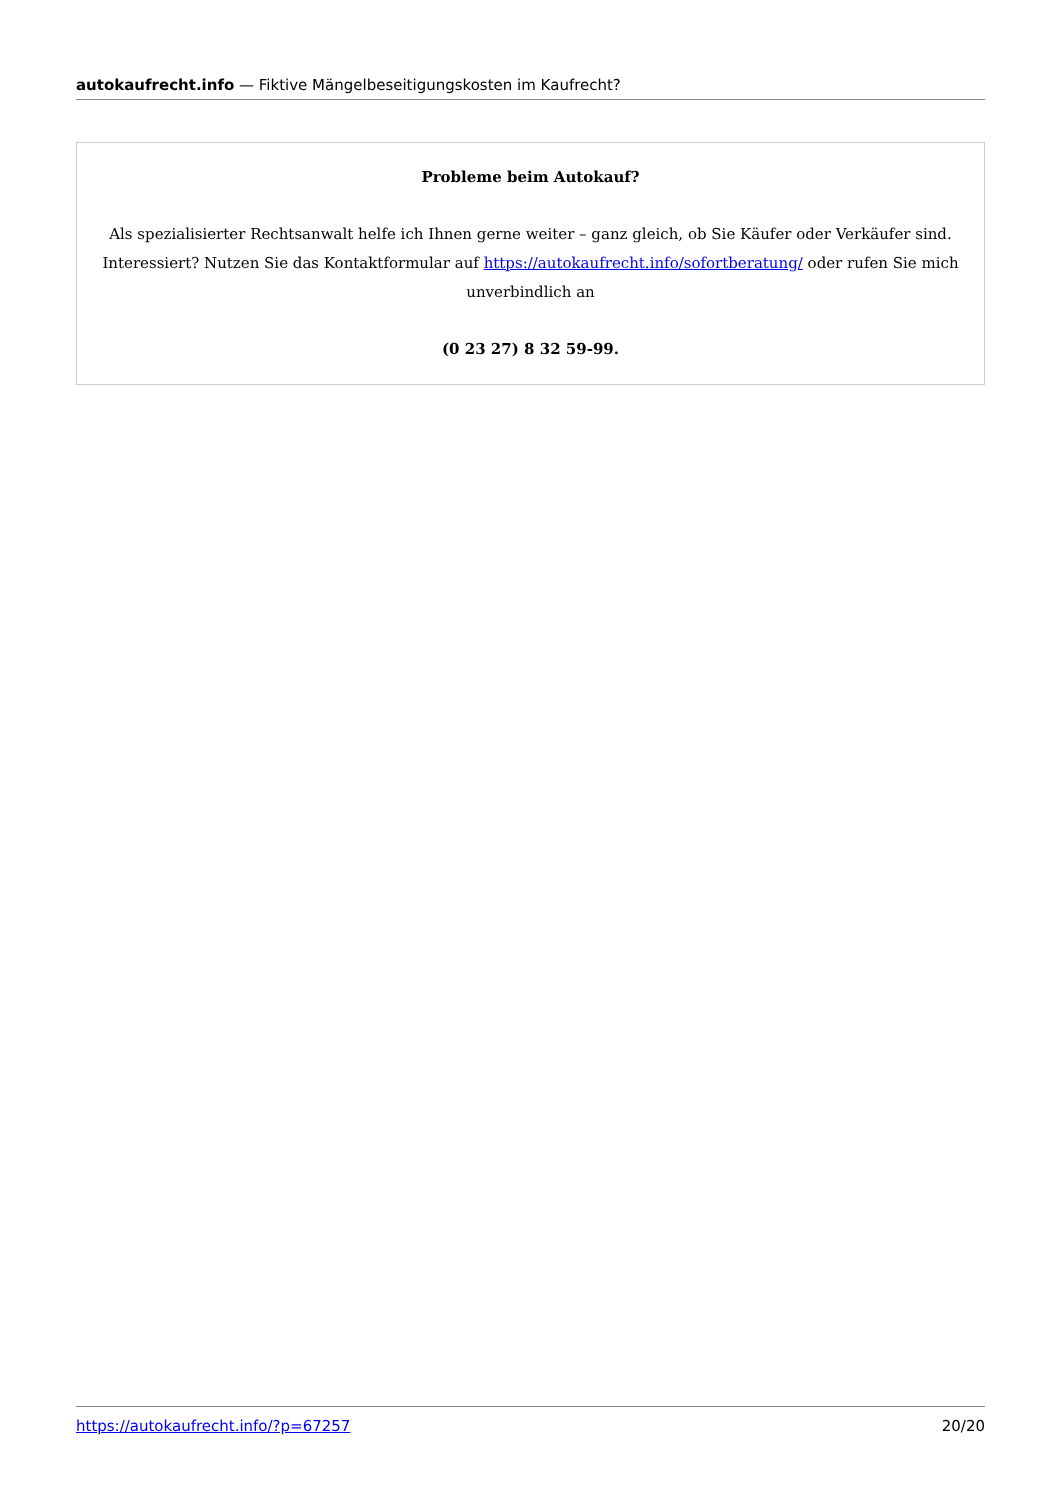autokaufrecht.info — Fiktive Mängelbeseitigungskosten im Kaufrecht?
Probleme beim Autokauf?
Als spezialisierter Rechtsanwalt helfe ich Ihnen gerne weiter – ganz gleich, ob Sie Käufer oder Verkäufer sind. Interessiert? Nutzen Sie das Kontaktformular auf https://autokaufrecht.info/sofortberatung/ oder rufen Sie mich unverbindlich an
(0 23 27) 8 32 59-99.
https://autokaufrecht.info/?p=67257 20/20